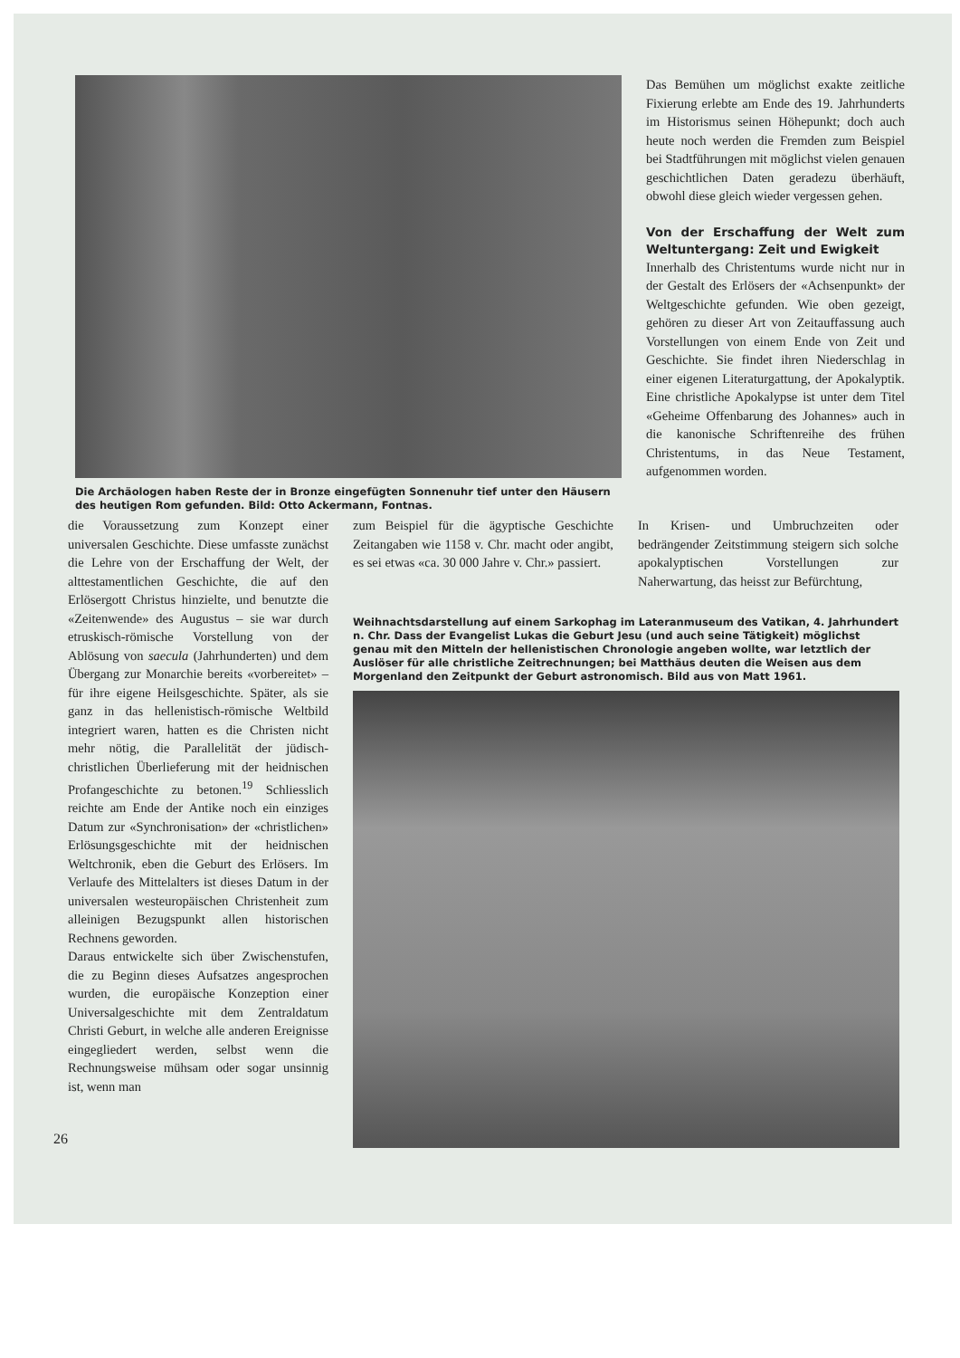Die Archäologen haben Reste der in Bronze eingefügten Sonnenuhr tief unter den Häusern des heutigen Rom gefunden. Bild: Otto Ackermann, Fontnas.
Das Bemühen um möglichst exakte zeitliche Fixierung erlebte am Ende des 19. Jahrhunderts im Historismus seinen Höhepunkt; doch auch heute noch werden die Fremden zum Beispiel bei Stadtführungen mit möglichst vielen genauen geschichtlichen Daten geradezu überhäuft, obwohl diese gleich wieder vergessen gehen.
Von der Erschaffung der Welt zum Weltuntergang: Zeit und Ewigkeit
Innerhalb des Christentums wurde nicht nur in der Gestalt des Erlösers der «Achsenpunkt» der Weltgeschichte gefunden. Wie oben gezeigt, gehören zu dieser Art von Zeitauffassung auch Vorstellungen von einem Ende von Zeit und Geschichte. Sie findet ihren Niederschlag in einer eigenen Literaturgattung, der Apokalyptik. Eine christliche Apokalypse ist unter dem Titel «Geheime Offenbarung des Johannes» auch in die kanonische Schriftenreihe des frühen Christentums, in das Neue Testament, aufgenommen worden.
26 die Voraussetzung zum Konzept einer universalen Geschichte. Diese umfasste zunächst die Lehre von der Erschaffung der Welt, der alttestamentlichen Geschichte, die auf den Erlösergott Christus hinzielte, und benutzte die «Zeitenwende» des Augustus – sie war durch etruskisch-römische Vorstellung von der Ablösung von saecula (Jahrhunderten) und dem Übergang zur Monarchie bereits «vorbereitet» – für ihre eigene Heilsgeschichte. Später, als sie ganz in das hellenistisch-römische Weltbild integriert waren, hatten es die Christen nicht mehr nötig, die Parallelität der jüdisch-christlichen Überlieferung mit der heidnischen Profangeschichte zu betonen.<sup>19</sup> Schliesslich reichte am Ende der Antike noch ein einziges Datum zur «Synchronisation» der «christlichen» Erlösungsgeschichte mit der heidnischen Weltchronik, eben die Geburt des Erlösers. Im Verlaufe des Mittelalters ist dieses Datum in der universalen westeuropäischen Christenheit zum alleinigen Bezugspunkt allen historischen Rechnens geworden.
Daraus entwickelte sich über Zwischenstufen, die zu Beginn dieses Aufsatzes angesprochen wurden, die europäische Konzeption einer Universalgeschichte mit dem Zentraldatum Christi Geburt, in welche alle anderen Ereignisse eingegliedert werden, selbst wenn die Rechnungsweise mühsam oder sogar unsinnig ist, wenn man
zum Beispiel für die ägyptische Geschichte Zeitangaben wie 1158 v. Chr. macht oder angibt, es sei etwas «ca. 30 000 Jahre v. Chr.» passiert.
In Krisen- und Umbruchzeiten oder bedrängender Zeitstimmung steigern sich solche apokalyptischen Vorstellungen zur Naherwartung, das heisst zur Befürchtung,
Weihnachtsdarstellung auf einem Sarkophag im Lateranmuseum des Vatikan, 4. Jahrhundert n. Chr. Dass der Evangelist Lukas die Geburt Jesu (und auch seine Tätigkeit) möglichst genau mit den Mitteln der hellenistischen Chronologie angeben wollte, war letztlich der Auslöser für alle christliche Zeitrechnungen; bei Matthäus deuten die Weisen aus dem Morgenland den Zeitpunkt der Geburt astronomisch. Bild aus von Matt 1961.